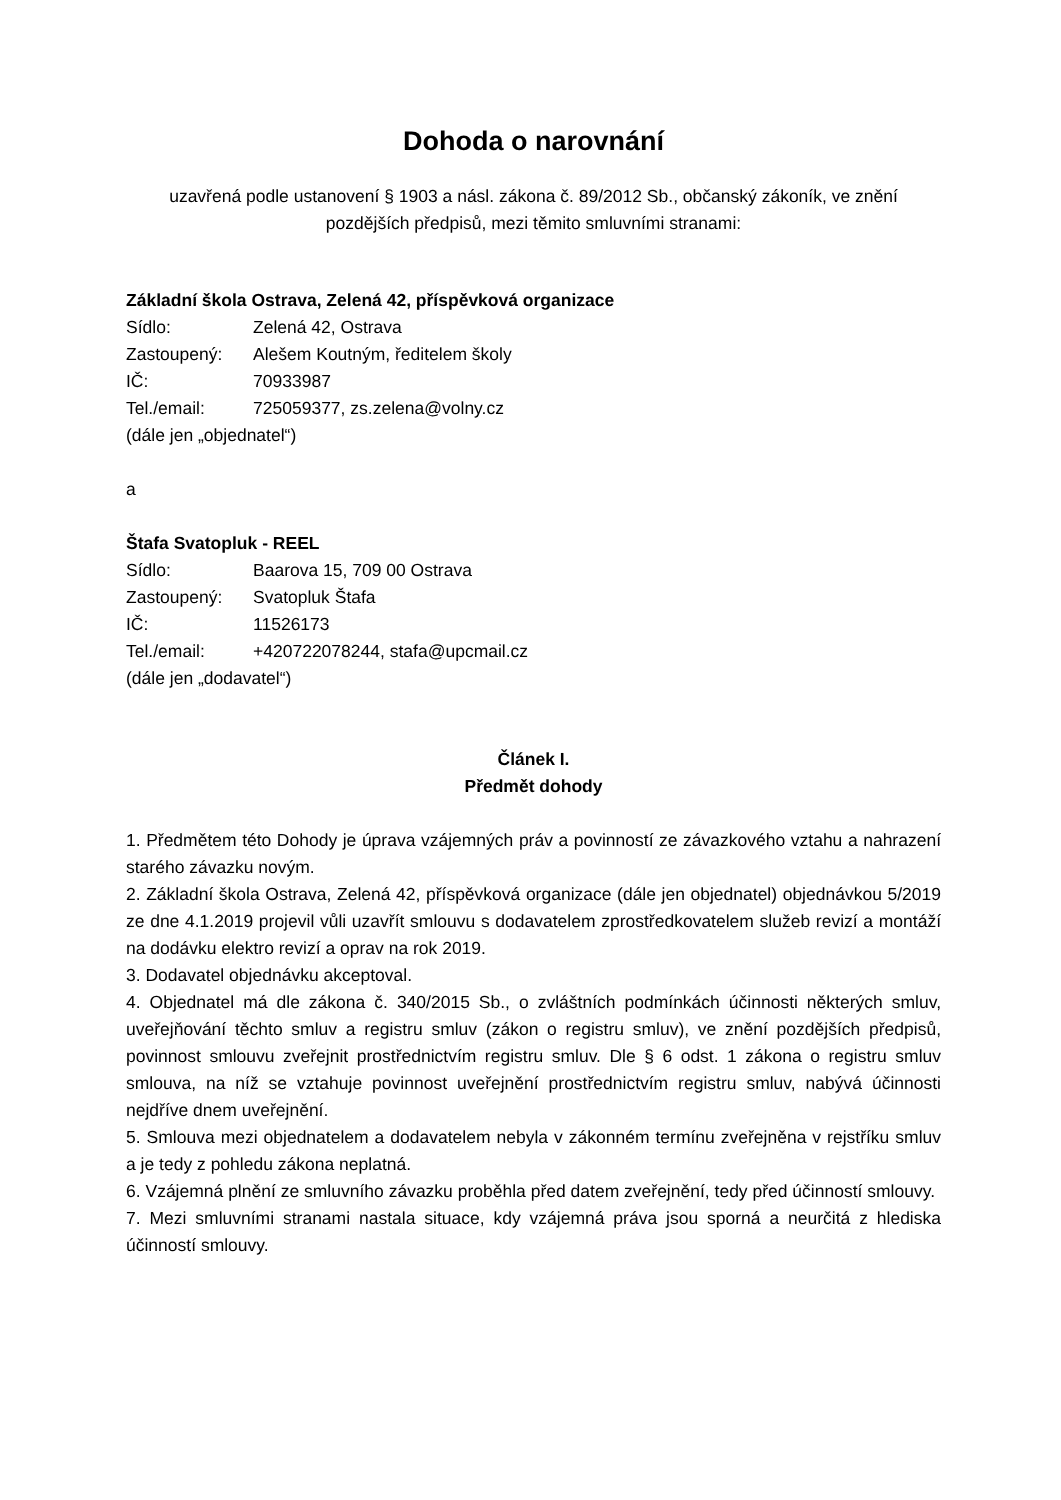Dohoda o narovnání
uzavřená podle ustanovení § 1903 a násl. zákona č. 89/2012 Sb., občanský zákoník, ve znění pozdějších předpisů, mezi těmito smluvními stranami:
Základní škola Ostrava, Zelená 42, příspěvková organizace
Sídlo: Zelená 42, Ostrava
Zastoupený: Alešem Koutným, ředitelem školy
IČ: 70933987
Tel./email: 725059377, zs.zelena@volny.cz
(dále jen „objednatel“)
a
Štafa Svatopluk - REEL
Sídlo: Baarova 15, 709 00 Ostrava
Zastoupený: Svatopluk Štafa
IČ: 11526173
Tel./email: +420722078244, stafa@upcmail.cz
(dále jen „dodavatel“)
Článek I.
Předmět dohody
1. Předmětem této Dohody je úprava vzájemných práv a povinností ze závazkového vztahu a nahrazení starého závazku novým.
2. Základní škola Ostrava, Zelená 42, příspěvková organizace (dále jen objednatel) objednávkou 5/2019 ze dne 4.1.2019 projevil vůli uzavřít smlouvu s dodavatelem zprostředkovatelem služeb revizí a montáží na dodávku elektro revizí a oprav na rok 2019.
3. Dodavatel objednávku akceptoval.
4. Objednatel má dle zákona č. 340/2015 Sb., o zvláštních podmínkách účinnosti některých smluv, uveřejňování těchto smluv a registru smluv (zákon o registru smluv), ve znění pozdějších předpisů, povinnost smlouvu zveřejnit prostřednictvím registru smluv. Dle § 6 odst. 1 zákona o registru smluv smlouva, na níž se vztahuje povinnost uveřejnění prostřednictvím registru smluv, nabývá účinnosti nejdříve dnem uveřejnění.
5. Smlouva mezi objednatelem a dodavatelem nebyla v zákonném termínu zveřejněna v rejstříku smluv a je tedy z pohledu zákona neplatná.
6. Vzájemná plnění ze smluvního závazku proběhla před datem zveřejnění, tedy před účinností smlouvy.
7. Mezi smluvními stranami nastala situace, kdy vzájemná práva jsou sporná a neurčitá z hlediska účinností smlouvy.